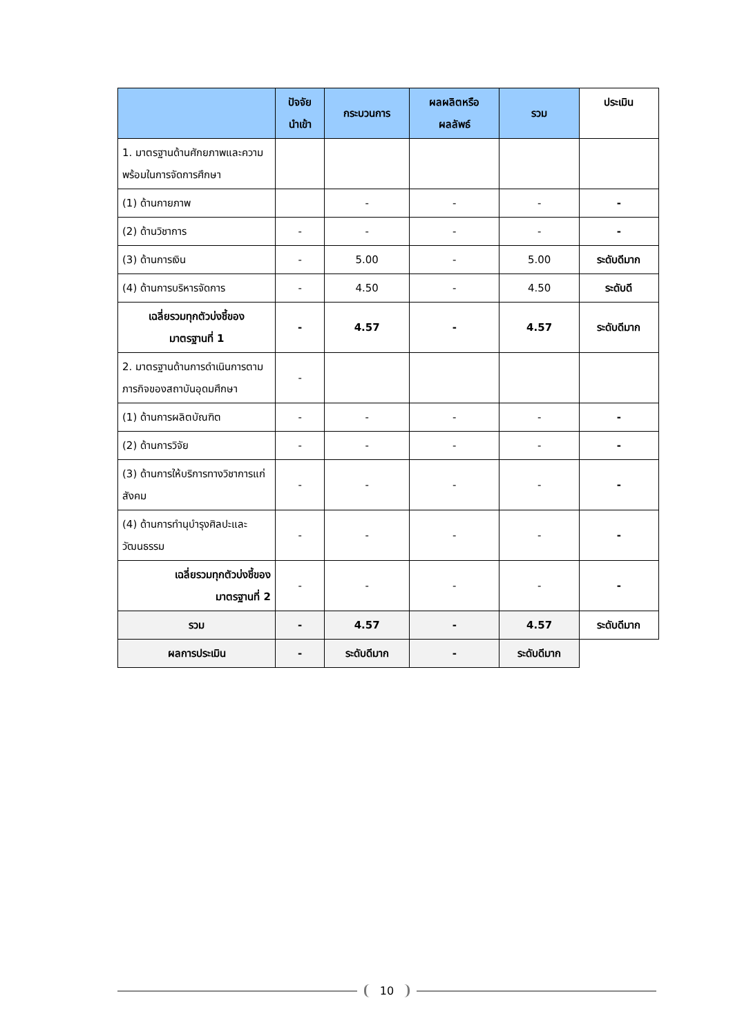| | ปัจจัย นำเข้า | กระบวนการ | ผลผลิตหรือ ผลลัพธ์ | รวม | ประเมิน |
| --- | --- | --- | --- | --- | --- |
| 1. มาตรฐานด้านศักยภาพและความ พร้อมในการจัดการศึกษา | | | | | |
| (1) ด้านกายภาพ | | - | - | - | - |
| (2) ด้านวิชาการ | - | - | - | - | - |
| (3) ด้านการเงิน | - | 5.00 | - | 5.00 | ระดับดีมาก |
| (4) ด้านการบริหารจัดการ | - | 4.50 | - | 4.50 | ระดับดี |
| เฉลี่ยรวมทุกตัวบ่งชี้ของ มาตรฐานที่ 1 | - | 4.57 | - | 4.57 | ระดับดีมาก |
| 2. มาตรฐานด้านการดำเนินการตามภารกิจของสถาบันอุดมศึกษา | - | | | | |
| (1) ด้านการผลิตบัณฑิต | - | - | - | - | - |
| (2) ด้านการวิจัย | - | - | - | - | - |
| (3) ด้านการให้บริการทางวิชาการแก่สังคม | - | - | - | - | - |
| (4) ด้านการทำนุบำรุงศิลปะและวัฒนธรรม | - | - | - | - | - |
| เฉลี่ยรวมทุกตัวบ่งชี้ของ มาตรฐานที่ 2 | - | - | - | - | - |
| รวม | - | 4.57 | - | 4.57 | ระดับดีมาก |
| ผลการประเมิน | - | ระดับดีมาก | - | ระดับดีมาก | |
10